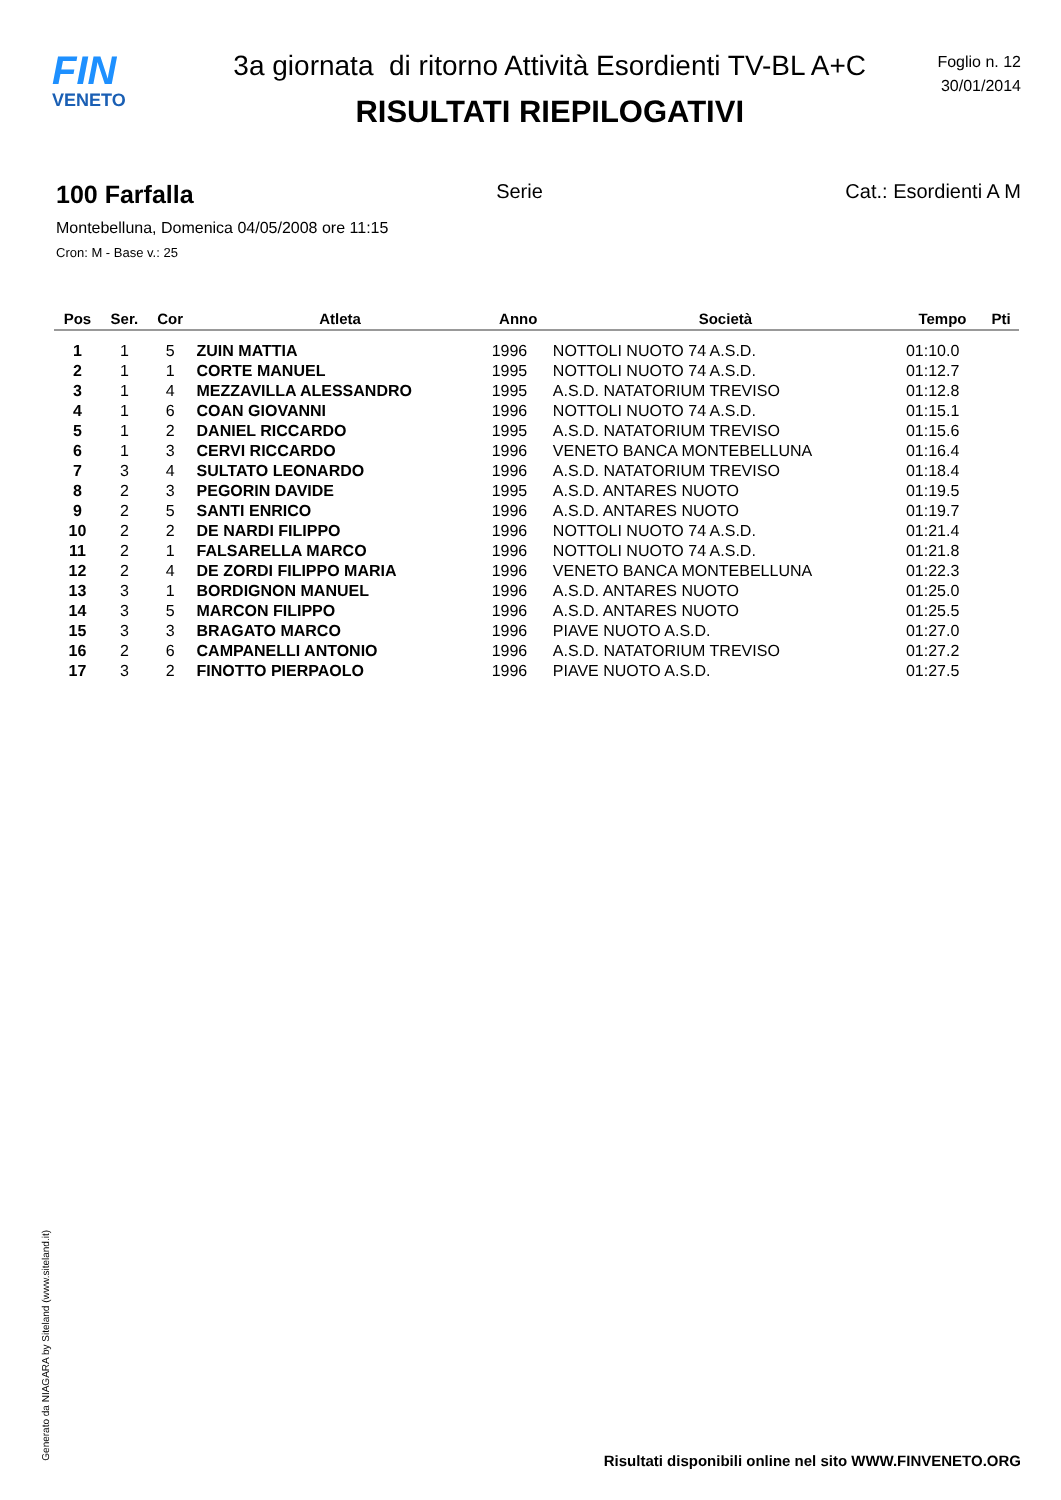FIN
VENETO
3a giornata di ritorno Attività Esordienti TV-BL A+C
RISULTATI RIEPILOGATIVI
Foglio n. 12
30/01/2014
100 Farfalla Serie Cat.: Esordienti A M
Montebelluna, Domenica 04/05/2008 ore 11:15
Cron: M - Base v.: 25
| Pos | Ser. | Cor | Atleta | Anno | Società | Tempo | Pti |
| --- | --- | --- | --- | --- | --- | --- | --- |
| 1 | 1 | 5 | ZUIN MATTIA | 1996 | NOTTOLI NUOTO 74 A.S.D. | 01:10.0 | |
| 2 | 1 | 1 | CORTE MANUEL | 1995 | NOTTOLI NUOTO 74 A.S.D. | 01:12.7 | |
| 3 | 1 | 4 | MEZZAVILLA ALESSANDRO | 1995 | A.S.D. NATATORIUM TREVISO | 01:12.8 | |
| 4 | 1 | 6 | COAN GIOVANNI | 1996 | NOTTOLI NUOTO 74 A.S.D. | 01:15.1 | |
| 5 | 1 | 2 | DANIEL RICCARDO | 1995 | A.S.D. NATATORIUM TREVISO | 01:15.6 | |
| 6 | 1 | 3 | CERVI RICCARDO | 1996 | VENETO BANCA MONTEBELLUNA | 01:16.4 | |
| 7 | 3 | 4 | SULTATO LEONARDO | 1996 | A.S.D. NATATORIUM TREVISO | 01:18.4 | |
| 8 | 2 | 3 | PEGORIN DAVIDE | 1995 | A.S.D. ANTARES NUOTO | 01:19.5 | |
| 9 | 2 | 5 | SANTI ENRICO | 1996 | A.S.D. ANTARES NUOTO | 01:19.7 | |
| 10 | 2 | 2 | DE NARDI FILIPPO | 1996 | NOTTOLI NUOTO 74 A.S.D. | 01:21.4 | |
| 11 | 2 | 1 | FALSARELLA MARCO | 1996 | NOTTOLI NUOTO 74 A.S.D. | 01:21.8 | |
| 12 | 2 | 4 | DE ZORDI FILIPPO MARIA | 1996 | VENETO BANCA MONTEBELLUNA | 01:22.3 | |
| 13 | 3 | 1 | BORDIGNON MANUEL | 1996 | A.S.D. ANTARES NUOTO | 01:25.0 | |
| 14 | 3 | 5 | MARCON FILIPPO | 1996 | A.S.D. ANTARES NUOTO | 01:25.5 | |
| 15 | 3 | 3 | BRAGATO MARCO | 1996 | PIAVE NUOTO A.S.D. | 01:27.0 | |
| 16 | 2 | 6 | CAMPANELLI ANTONIO | 1996 | A.S.D. NATATORIUM TREVISO | 01:27.2 | |
| 17 | 3 | 2 | FINOTTO PIERPAOLO | 1996 | PIAVE NUOTO A.S.D. | 01:27.5 | |
Generato da NIAGARA by Siteland (www.siteland.it)
Risultati disponibili online nel sito WWW.FINVENETO.ORG